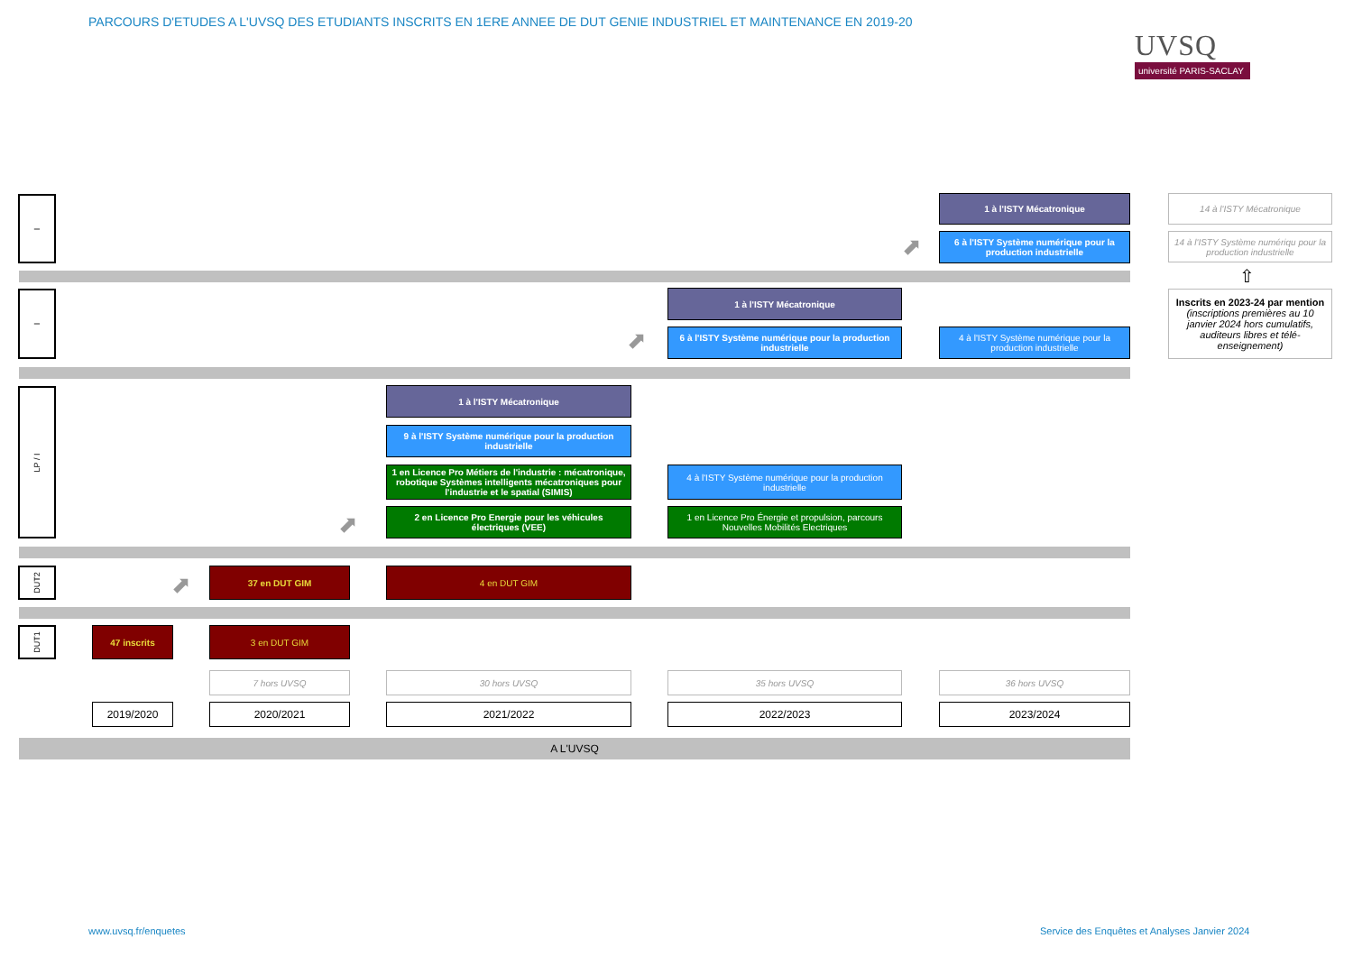PARCOURS D'ETUDES A L'UVSQ DES ETUDIANTS INSCRITS EN 1ERE ANNEE DE DUT GENIE INDUSTRIEL ET MAINTENANCE EN 2019-20
UVSQ
université PARIS-SACLAY
I 1 à l'ISTY Mécatronique
⬈
6 à l'ISTY Système numérique pour la production industrielle
14 à l'ISTY Mécatronique
14 à l'ISTY Système numériqu pour la production industrielle
⇧
Inscrits en 2023-24 par mention (inscriptions premières au 10 janvier 2024 hors cumulatifs, auditeurs libres et télé-enseignement)
I 1 à l'ISTY Mécatronique
⬈
6 à l'ISTY Système numérique pour la production industrielle
4 à l'ISTY Système numérique pour la production industrielle
LP / I 1 à l'ISTY Mécatronique
9 à l'ISTY Système numérique pour la production industrielle
1 en Licence Pro Métiers de l'industrie : mécatronique, robotique Systèmes intelligents mécatroniques pour l'industrie et le spatial (SIMIS)
4 à l'ISTY Système numérique pour la production industrielle
⬈
2 en Licence Pro Energie pour les véhicules électriques (VEE)
1 en Licence Pro Énergie et propulsion, parcours Nouvelles Mobilités Electriques
DUT2
⬈
37 en DUT GIM 4 en DUT GIM
DUT1 47 inscrits 3 en DUT GIM
7 hors UVSQ 30 hors UVSQ 35 hors UVSQ 36 hors UVSQ
2019/2020 2020/2021 2021/2022 2022/2023 2023/2024
A L'UVSQ
www.uvsq.fr/enquetes
Service des Enquêtes et Analyses Janvier 2024